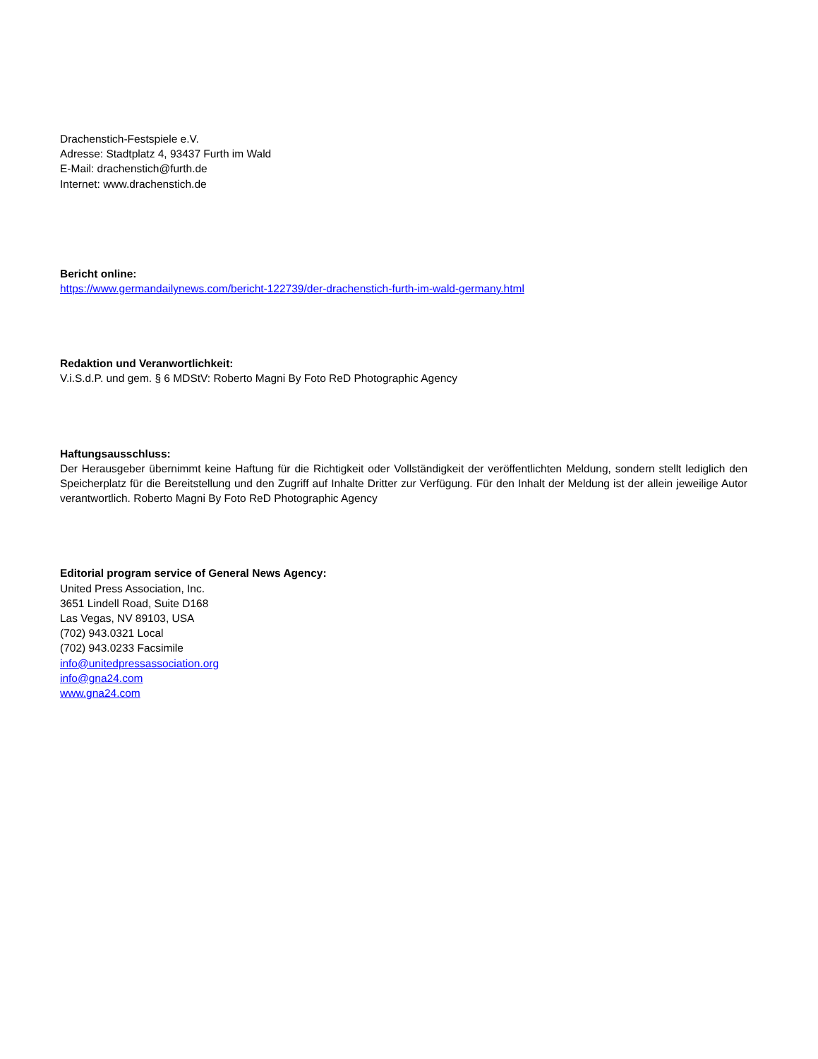Drachenstich-Festspiele e.V.
Adresse: Stadtplatz 4, 93437 Furth im Wald
E-Mail: drachenstich@furth.de
Internet: www.drachenstich.de
Bericht online:
https://www.germandailynews.com/bericht-122739/der-drachenstich-furth-im-wald-germany.html
Redaktion und Veranwortlichkeit:
V.i.S.d.P. und gem. § 6 MDStV: Roberto Magni By Foto ReD Photographic Agency
Haftungsausschluss:
Der Herausgeber übernimmt keine Haftung für die Richtigkeit oder Vollständigkeit der veröffentlichten Meldung, sondern stellt lediglich den Speicherplatz für die Bereitstellung und den Zugriff auf Inhalte Dritter zur Verfügung. Für den Inhalt der Meldung ist der allein jeweilige Autor verantwortlich. Roberto Magni By Foto ReD Photographic Agency
Editorial program service of General News Agency:
United Press Association, Inc.
3651 Lindell Road, Suite D168
Las Vegas, NV 89103, USA
(702) 943.0321 Local
(702) 943.0233 Facsimile
info@unitedpressassociation.org
info@gna24.com
www.gna24.com